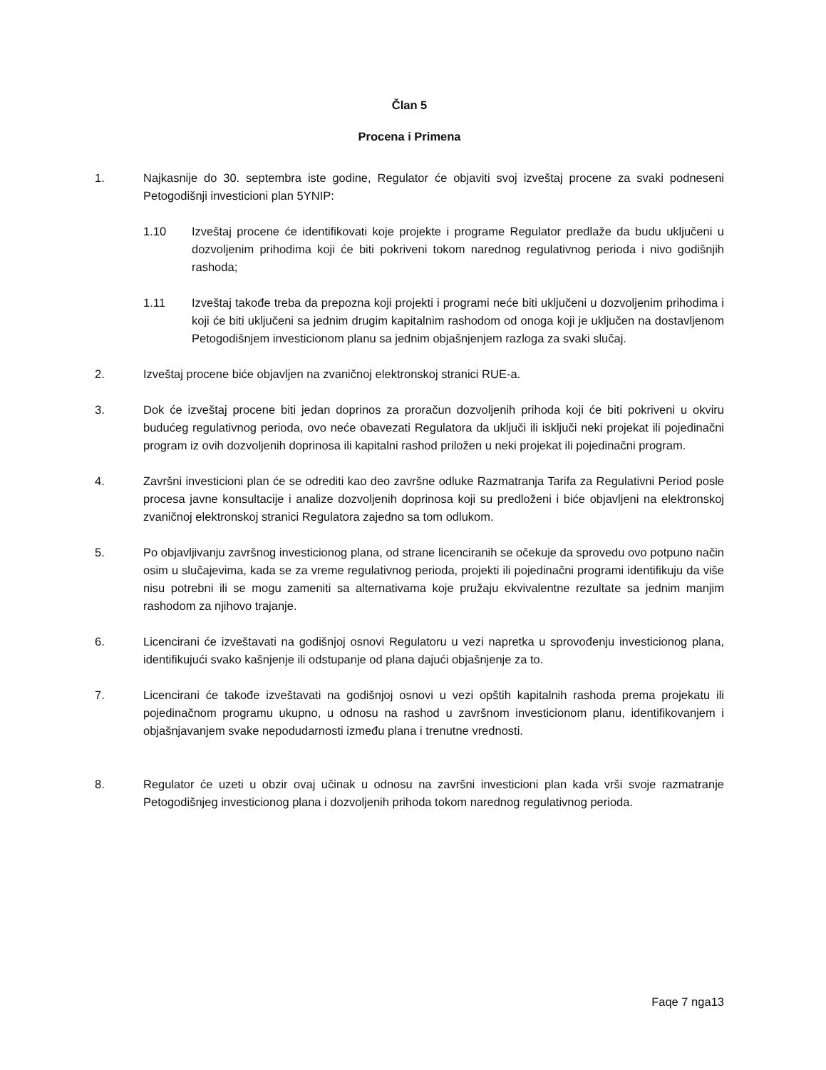Član 5
Procena i Primena
1. Najkasnije do 30. septembra iste godine, Regulator će objaviti svoj izveštaj procene za svaki podneseni Petogodišnji investicioni plan 5YNIP:
1.10 Izveštaj procene će identifikovati koje projekte i programe Regulator predlaže da budu uključeni u dozvoljenim prihodima koji će biti pokriveni tokom narednog regulativnog perioda i nivo godišnjih rashoda;
1.11 Izveštaj takođe treba da prepozna koji projekti i programi neće biti uključeni u dozvoljenim prihodima i koji će biti uključeni sa jednim drugim kapitalnim rashodom od onoga koji je uključen na dostavljenom Petogodišnjem investicionom planu sa jednim objašnjenjem razloga za svaki slučaj.
2. Izveštaj procene biće objavljen na zvaničnoj elektronskoj stranici RUE-a.
3. Dok će izveštaj procene biti jedan doprinos za proračun dozvoljenih prihoda koji će biti pokriveni u okviru budućeg regulativnog perioda, ovo neće obavezati Regulatora da uključi ili isključi neki projekat ili pojedinačni program iz ovih dozvoljenih doprinosa ili kapitalni rashod priložen u neki projekat ili pojedinačni program.
4. Završni investicioni plan će se odrediti kao deo završne odluke Razmatranja Tarifa za Regulativni Period posle procesa javne konsultacije i analize dozvoljenih doprinosa koji su predloženi i biće objavljeni na elektronskoj zvaničnoj elektronskoj stranici Regulatora zajedno sa tom odlukom.
5. Po objavljivanju završnog investicionog plana, od strane licenciranih se očekuje da sprovedu ovo potpuno način osim u slučajevima, kada se za vreme regulativnog perioda, projekti ili pojedinačni programi identifikuju da više nisu potrebni ili se mogu zameniti sa alternativama koje pružaju ekvivalentne rezultate sa jednim manjim rashodom za njihovo trajanje.
6. Licencirani će izveštavati na godišnjoj osnovi Regulatoru u vezi napretka u sprovođenju investicionog plana, identifikujući svako kašnjenje ili odstupanje od plana dajući objašnjenje za to.
7. Licencirani će takođe izveštavati na godišnjoj osnovi u vezi opštih kapitalnih rashoda prema projekatu ili pojedinačnom programu ukupno, u odnosu na rashod u završnom investicionom planu, identifikovanjem i objašnjavanjem svake nepodudarnosti između plana i trenutne vrednosti.
8. Regulator će uzeti u obzir ovaj učinak u odnosu na završni investicioni plan kada vrši svoje razmatranje Petogodišnjeg investicionog plana i dozvoljenih prihoda tokom narednog regulativnog perioda.
Faqe 7 nga13